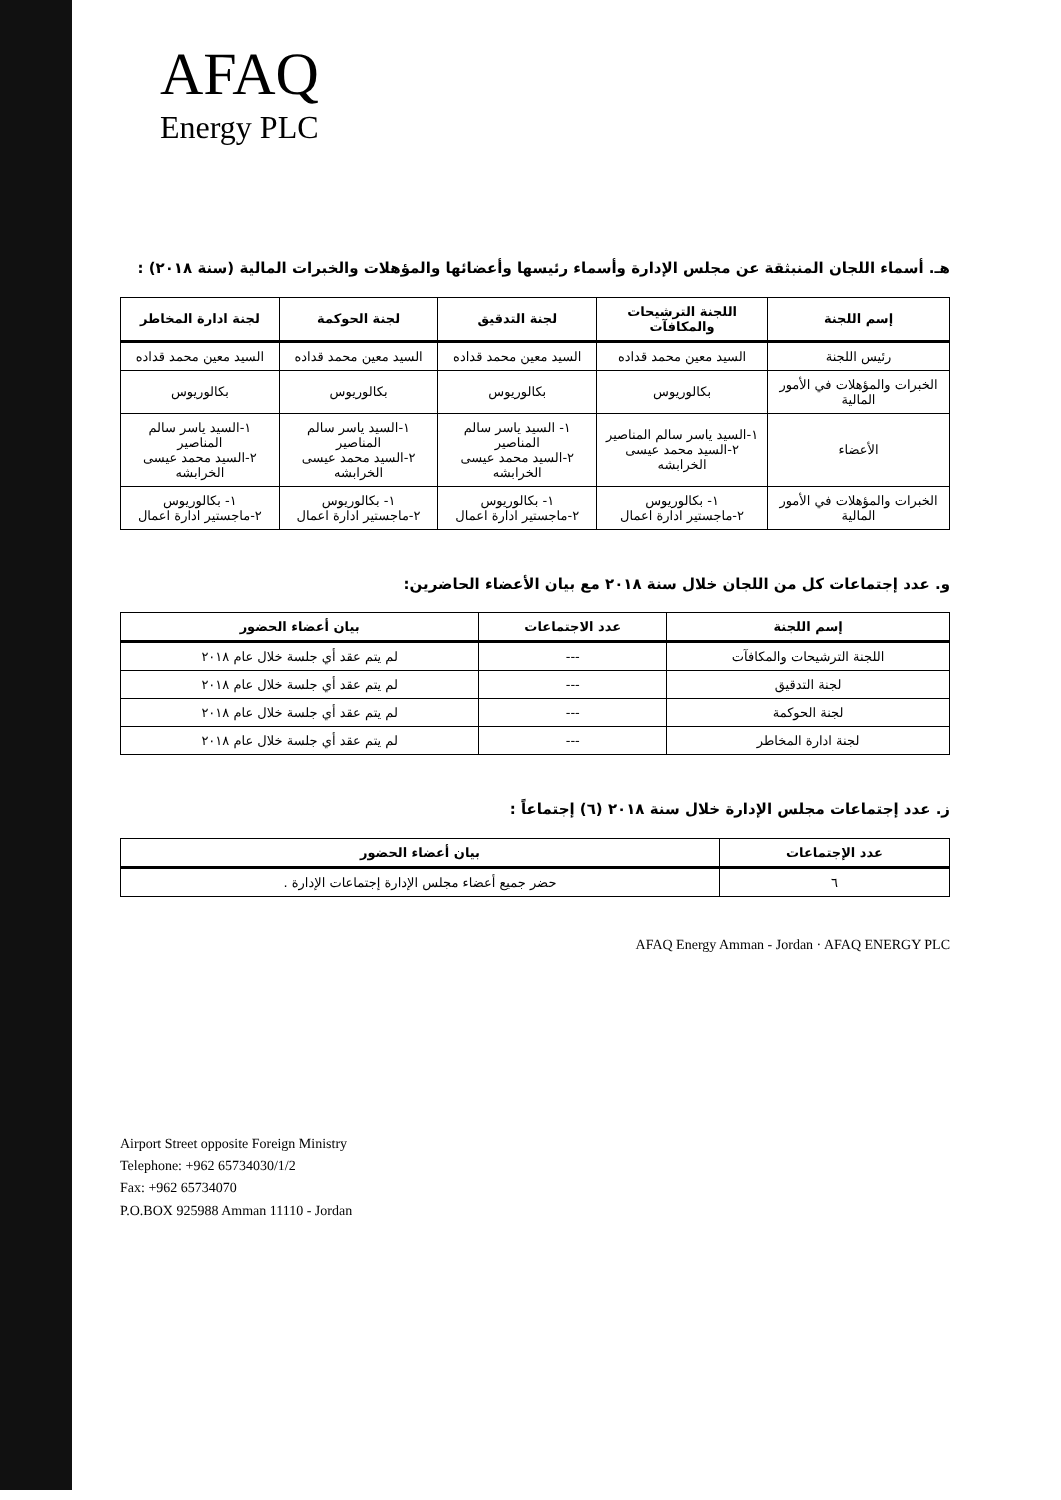AFAQ
Energy PLC
هـ. أسماء اللجان المنبثقة عن مجلس الإدارة وأسماء رئيسها وأعضائها والمؤهلات والخبرات المالية (سنة ٢٠١٨) :
| إسم اللجنة | اللجنة الترشيحات والمكافآت | لجنة التدقيق | لجنة الحوكمة | لجنة ادارة المخاطر |
| --- | --- | --- | --- | --- |
| رئيس اللجنة | السيد معين محمد قداده | السيد معين محمد قداده | السيد معين محمد قداده | السيد معين محمد قداده |
| الخبرات والمؤهلات في الأمور المالية | بكالوريوس | بكالوريوس | بكالوريوس | بكالوريوس |
| الأعضاء | ١-السيد ياسر سالم المناصير ٢-السيد محمد عيسى الخرابشه | ١- السيد ياسر سالم المناصير ٢-السيد محمد عيسى الخرابشه | ١-السيد ياسر سالم المناصير ٢-السيد محمد عيسى الخرابشه | ١-السيد ياسر سالم المناصير ٢-السيد محمد عيسى الخرابشه |
| الخبرات والمؤهلات في الأمور المالية | ١- بكالوريوس ٢-ماجستير ادارة اعمال | ١- بكالوريوس ٢-ماجستير ادارة اعمال | ١- بكالوريوس ٢-ماجستير ادارة اعمال | ١- بكالوريوس ٢-ماجستير ادارة اعمال |
و. عدد إجتماعات كل من اللجان خلال سنة ٢٠١٨ مع بيان الأعضاء الحاضرين:
| إسم اللجنة | عدد الاجتماعات | بيان أعضاء الحضور |
| --- | --- | --- |
| اللجنة الترشيحات والمكافآت | --- | لم يتم عقد أي جلسة خلال عام ٢٠١٨ |
| لجنة التدقيق | --- | لم يتم عقد أي جلسة خلال عام ٢٠١٨ |
| لجنة الحوكمة | --- | لم يتم عقد أي جلسة خلال عام ٢٠١٨ |
| لجنة ادارة المخاطر | --- | لم يتم عقد أي جلسة خلال عام ٢٠١٨ |
ز. عدد إجتماعات مجلس الإدارة خلال سنة ٢٠١٨ (٦) إجتماعاً :
| عدد الإجتماعات | بيان أعضاء الحضور |
| --- | --- |
| ٦ | حضر جميع أعضاء مجلس الإدارة إجتماعات الإدارة . |
AFAQ Energy Amman - Jordan · AFAQ ENERGY PLC
Airport Street opposite Foreign Ministry
Telephone: +962 65734030/1/2
Fax: +962 65734070
P.O.BOX 925988 Amman 11110 - Jordan